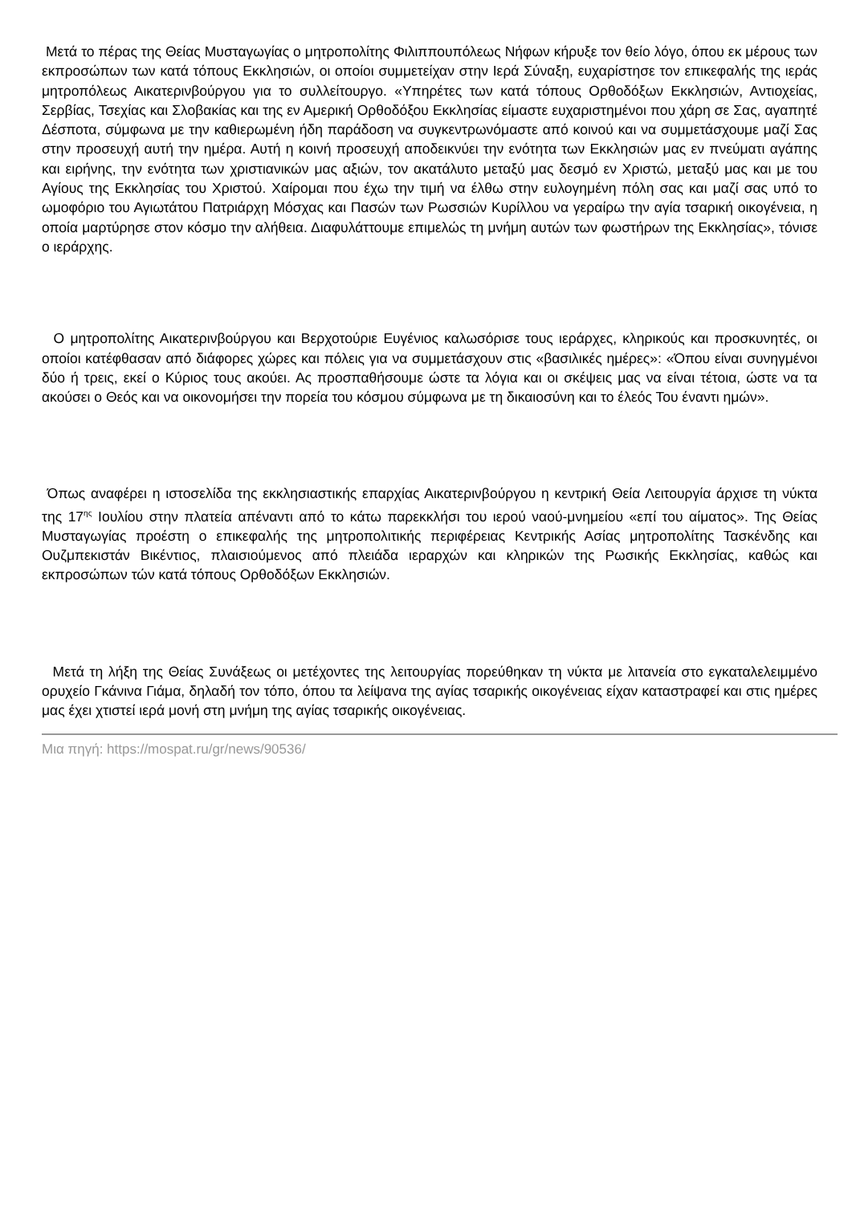Μετά το πέρας της Θείας Μυσταγωγίας ο μητροπολίτης Φιλιππουπόλεως Νήφων κήρυξε τον θείο λόγο, όπου εκ μέρους των εκπροσώπων των κατά τόπους Εκκλησιών, οι οποίοι συμμετείχαν στην Ιερά Σύναξη, ευχαρίστησε τον επικεφαλής της ιεράς μητροπόλεως Αικατερινβούργου για το συλλείτουργο. «Υπηρέτες των κατά τόπους Ορθοδόξων Εκκλησιών, Αντιοχείας, Σερβίας, Τσεχίας και Σλοβακίας και της εν Αμερική Ορθοδόξου Εκκλησίας είμαστε ευχαριστημένοι που χάρη σε Σας, αγαπητέ Δέσποτα, σύμφωνα με την καθιερωμένη ήδη παράδοση να συγκεντρωνόμαστε από κοινού και να συμμετάσχουμε μαζί Σας στην προσευχή αυτή την ημέρα. Αυτή η κοινή προσευχή αποδεικνύει την ενότητα των Εκκλησιών μας εν πνεύματι αγάπης και ειρήνης, την ενότητα των χριστιανικών μας αξιών, τον ακατάλυτο μεταξύ μας δεσμό εν Χριστώ, μεταξύ μας και με του Αγίους της Εκκλησίας του Χριστού. Χαίρομαι που έχω την τιμή να έλθω στην ευλογημένη πόλη σας και μαζί σας υπό το ωμοφόριο του Αγιωτάτου Πατριάρχη Μόσχας και Πασών των Ρωσσιών Κυρίλλου να γεραίρω την αγία τσαρική οικογένεια, η οποία μαρτύρησε στον κόσμο την αλήθεια. Διαφυλάττουμε επιμελώς τη μνήμη αυτών των φωστήρων της Εκκλησίας», τόνισε ο ιεράρχης.
Ο μητροπολίτης Αικατερινβούργου και Βερχοτούριε Ευγένιος καλωσόρισε τους ιεράρχες, κληρικούς και προσκυνητές, οι οποίοι κατέφθασαν από διάφορες χώρες και πόλεις για να συμμετάσχουν στις «βασιλικές ημέρες»: «Όπου είναι συνηγμένοι δύο ή τρεις, εκεί ο Κύριος τους ακούει. Ας προσπαθήσουμε ώστε τα λόγια και οι σκέψεις μας να είναι τέτοια, ώστε να τα ακούσει ο Θεός και να οικονομήσει την πορεία του κόσμου σύμφωνα με τη δικαιοσύνη και το έλεός Του έναντι ημών».
Όπως αναφέρει η ιστοσελίδα της εκκλησιαστικής επαρχίας Αικατερινβούργου η κεντρική Θεία Λειτουργία άρχισε τη νύκτα της 17<sup>ης</sup> Ιουλίου στην πλατεία απέναντι από το κάτω παρεκκλήσι του ιερού ναού-μνημείου «επί του αίματος». Της Θείας Μυσταγωγίας προέστη ο επικεφαλής της μητροπολιτικής περιφέρειας Κεντρικής Ασίας μητροπολίτης Τασκένδης και Ουζμπεκιστάν Βικέντιος, πλαισιούμενος από πλειάδα ιεραρχών και κληρικών της Ρωσικής Εκκλησίας, καθώς και εκπροσώπων τών κατά τόπους Ορθοδόξων Εκκλησιών.
Μετά τη λήξη της Θείας Συνάξεως οι μετέχοντες της λειτουργίας πορεύθηκαν τη νύκτα με λιτανεία στο εγκαταλελειμμένο ορυχείο Γκάνινα Γιάμα, δηλαδή τον τόπο, όπου τα λείψανα της αγίας τσαρικής οικογένειας είχαν καταστραφεί και στις ημέρες μας έχει χτιστεί ιερά μονή στη μνήμη της αγίας τσαρικής οικογένειας.
Μια πηγή: https://mospat.ru/gr/news/90536/